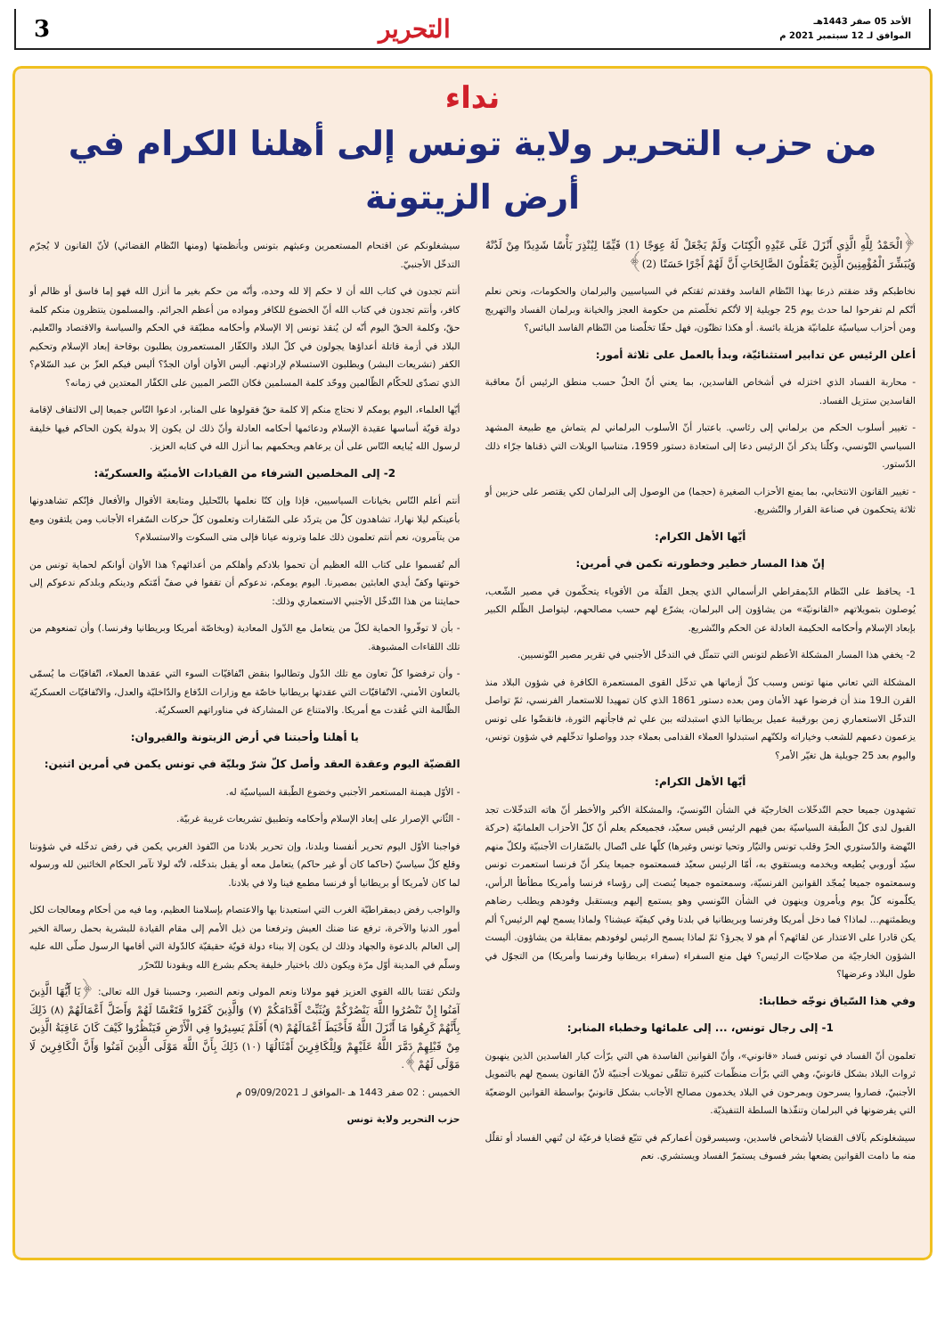الأحد 05 صفر 1443هـ
الموافق لـ 12 سبتمبر 2021 م
التحرير 3
نداء
من حزب التحرير ولاية تونس إلى أهلنا الكرام في أرض الزيتونة
﴿الْحَمْدُ لِلَّهِ الَّذِي أَنْزَلَ عَلَى عَبْدِهِ الْكِتَابَ وَلَمْ يَجْعَلْ لَهُ عِوَجًا (1) قَيِّمًا لِيُنْذِرَ بَأْسًا شَدِيدًا مِنْ لَدُنْهُ وَيُبَشِّرَ الْمُؤْمِنِينَ الَّذِينَ يَعْمَلُونَ الصَّالِحَاتِ أَنَّ لَهُمْ أَجْرًا حَسَنًا (2)﴾
نخاطبكم وقد ضقتم ذرعا بهذا النّظام الفاسد وفقدتم ثقتكم في السياسيين والبرلمان والحكومات، ونحن نعلم أنّكم لم تفرحوا لما حدث يوم 25 جويلية إلا لأنّكم تخلّصتم من حكومة العجز والخيانة وبرلمان الفساد والتهريج ومن أحزاب سياسيّة علمانيّة هزيلة بائسة. أو هكذا تظنّون، فهل حقّا تخلّصنا من النّظام الفاسد البائس؟
أعلن الرئيس عن تدابير استثنائيّة، وبدأ بالعمل على ثلاثة أمور:
- محاربة الفساد الذي اختزله في أشخاص الفاسدين، بما يعني أنّ الحلّ حسب منطق الرئيس أنّ معاقبة الفاسدين ستزيل الفساد.
- تغيير أسلوب الحكم من برلماني إلى رئاسي. باعتبار أنّ الأسلوب البرلماني لم يتماش مع طبيعة المشهد السياسي التّونسي، وكلّنا يذكر أنّ الرئيس دعا إلى استعادة دستور 1959، متناسيا الويلات التي ذقناها جرّاء ذلك الدّستور.
- تغيير القانون الانتخابي، بما يمنع الأحزاب الصغيرة (حجما) من الوصول إلى البرلمان لكي يقتصر على حزبين أو ثلاثة يتحكمون في صناعة القرار والتّشريع.
أيّها الأهل الكرام:
إنّ هذا المسار خطير وخطورته تكمن في أمرين:
1- يحافظ على النّظام الدّيمقراطي الرأسمالي الذي يجعل القلّة من الأقوياء يتحكّمون في مصير الشّعب، يُوصلون بتمويلاتهم «القانونيّة» من يشاؤون إلى البرلمان، يشرّع لهم حسب مصالحهم، ليتواصل الظّلم الكبير بإبعاد الإسلام وأحكامه الحكيمة العادلة عن الحكم والتّشريع.
2- يخفي هذا المسار المشكلة الأعظم لتونس التي تتمثّل في التدخّل الأجنبي في تقرير مصير التّونسيين.
المشكلة التي تعاني منها تونس وسبب كلّ أزماتها هي تدخّل القوى المستعمرة الكافرة في شؤون البلاد منذ القرن الـ19 منذ أن فرضوا عهد الأمان ومن بعده دستور 1861 الذي كان تمهيدا للاستعمار الفرنسي، ثمّ تواصل التدخّل الاستعماري زمن بورقيبة عميل بريطانيا الذي استبدلته ببن علي ثم فاجأتهم الثورة، فانقضّوا على تونس يزعمون دعمهم للشعب وخياراته ولكنّهم استبدلوا العملاء القدامى بعملاء جدد وواصلوا تدخّلهم في شؤون تونس، واليوم بعد 25 جويلية هل تغيّر الأمر؟
أيّها الأهل الكرام:
تشهدون جميعا حجم التّدخّلات الخارجيّة في الشأن التّونسيّ، والمشكلة الأكبر والأخطر أنّ هاته التدخّلات تجد القبول لدى كلّ الطّبقة السياسيّة بمن فيهم الرئيس قيس سعيّد، فجميعكم يعلم أنّ كلّ الأحزاب العلمانيّة (حركة النّهضة والدّستوري الحرّ وقلب تونس والتيّار وتحيا تونس وغيرها) كلّها على اتّصال بالسّفارات الأجنبيّة ولكلّ منهم سيّد أوروبي يُطيعه ويخدمه ويستقوي به، أمّا الرئيس سعيّد فسمعتموه جميعا ينكر أنّ فرنسا استعمرت تونس وسمعتموه جميعا يُمجّد القوانين الفرنسيّة، وسمعتموه جميعا يُنصت إلى رؤساء فرنسا وأمريكا مطأطأ الرأس، يكلّمونه كلّ يوم ويأمرون وينهون في الشأن التّونسي وهو يستمع إليهم ويستقبل وفودهم ويطلب رضاهم ويطمئنهم... لماذا؟ فما دخل أمريكا وفرنسا وبريطانيا في بلدنا وفي كيفيّة عيشنا؟ ولماذا يسمح لهم الرئيس؟ ألم يكن قادرا على الاعتذار عن لقائهم؟ أم هو لا يجرؤ؟ ثمّ لماذا يسمح الرئيس لوفودهم بمقابلة من يشاؤون. أليست الشؤون الخارجيّة من صلاحيّات الرئيس؟ فهل منع السفراء (سفراء بريطانيا وفرنسا وأمريكا) من التجوّل في طول البلاد وعرضها؟
وفي هذا السّياق نوجّه خطابنا:
1- إلى رجال تونس، ... إلى علمائها وخطباء المنابر:
تعلمون أنّ الفساد في تونس فساد «قانوني»، وأنّ القوانين الفاسدة هي التي برّأت كبار الفاسدين الذين ينهبون ثروات البلاد بشكل قانونيّ، وهي التي برّأت منظّمات كثيرة تتلقّى تمويلات أجنبيّة لأنّ القانون يسمح لهم بالتمويل الأجنبيّ، فصاروا يسرحون ويمرحون في البلاد يخدمون مصالح الأجانب بشكل قانونيّ بواسطة القوانين الوضعيّة التي يفرضونها في البرلمان وتنفّذها السلطة التنفيذيّة.
سيشغلونكم بآلاف القضايا لأشخاص فاسدين، وسيسرقون أعماركم في تتبّع قضايا فرعيّة لن تُنهي الفساد أو تقلّل منه ما دامت القوانين يضعها بشر فسوف يستمرّ الفساد ويستشري. نعم
سيشغلونكم عن اقتحام المستعمرين وعبثهم بتونس وبأنظمتها (ومنها النّظام القضائي) لأنّ القانون لا يُجرّم التدخّل الأجنبيّ.
أنتم تجدون في كتاب الله أن لا حكم إلا لله وحده، وأنّه من حكم بغير ما أنزل الله فهو إما فاسق أو ظالم أو كافر، وأنتم تجدون في كتاب الله أنّ الخضوع للكافر ومواده من أعظم الجرائم. والمسلمون ينتظرون منكم كلمة حقّ، وكلمة الحقّ اليوم أنّه لن يُنقذ تونس إلا الإسلام وأحكامه مطبّقة في الحكم والسياسة والاقتصاد والتّعليم. البلاد في أزمة قاتلة أعداؤها يجولون في كلّ البلاد والكفّار المستعمرون يطلبون بوقاحة إبعاد الإسلام وتحكيم الكفر (تشريعات البشر) ويطلبون الاستسلام لإرادتهم. أليس الأوان أوان الجدّ؟ أليس فيكم العزّ بن عبد السّلام؟ الذي تصدّى للحكّام الظّالمين ووحّد كلمة المسلمين فكان النّصر المبين على الكفّار المعتدين في زمانه؟
أيّها العلماء، اليوم يومكم لا نحتاج منكم إلا كلمة حقّ فقولوها على المنابر، ادعوا النّاس جميعا إلى الالتفاف لإقامة دولة قويّة أساسها عقيدة الإسلام ودعائمها أحكامه العادلة وأنّ ذلك لن يكون إلا بدولة يكون الحاكم فيها خليفة لرسول الله يُبايعه النّاس على أن يرعاهم ويحكمهم بما أنزل الله في كتابه العزيز.
2- إلى المخلصين الشرفاء من القيادات الأمنيّة والعسكريّة:
أنتم أعلم النّاس بخيانات السياسيين، فإذا وإن كنّا نعلمها بالتّحليل ومتابعة الأقوال والأفعال فإنّكم تشاهدونها بأعينكم ليلا نهارا، تشاهدون كلّ من يتردّد على السّفارات وتعلمون كلّ حركات السّفراء الأجانب ومن يلتقون ومع من يتآمرون، نعم أنتم تعلمون ذلك علما وترونه عيانا فإلى متى السكوت والاستسلام؟
ألم تُقسموا على كتاب الله العظيم أن تحموا بلادكم وأهلكم من أعدائهم؟ هذا الأوان أوانكم لحماية تونس من خونتها وكفّ أيدي العابثين بمصيرنا. اليوم يومكم، ندعوكم أن تقفوا في صفّ أمّتكم ودينكم وبلدكم ندعوكم إلى حمايتنا من هذا التّدخّل الأجنبي الاستعماري وذلك:
- بأن لا توفّروا الحماية لكلّ من يتعامل مع الدّول المعادية (وبخاصّة أمريكا وبريطانيا وفرنسا.) وأن تمنعوهم من تلك اللقاءات المشبوهة.
- وأن ترفضوا كلّ تعاون مع تلك الدّول وتطالبوا بنقض اتّفاقيّات السوء التي عقدها العملاء، اتّفاقيّات ما يُسمّى بالتعاون الأمني، الاتّفاقيّات التي عقدتها بريطانيا خاصّة مع وزارات الدّفاع والدّاخليّة والعدل، والاتّفاقيّات العسكريّة الظّالمة التي عُقدت مع أمريكا. والامتناع عن المشاركة في مناوراتهم العسكريّة.
يا أهلنا وأحبتنا في أرض الزيتونة والقيروان:
القضيّة اليوم وعقدة العقد وأصل كلّ شرّ وبليّة في تونس يكمن في أمرين اثنين:
- الأوّل هيمنة المستعمر الأجنبي وخضوع الطّبقة السياسيّة له.
- الثّاني الإصرار على إبعاد الإسلام وأحكامه وتطبيق تشريعات غريبة غربيّة.
فواجبنا الأوّل اليوم تحرير أنفسنا وبلدنا، وإن تحرير بلادنا من النّفوذ الغربي يكمن في رفض تدخّله في شؤوننا وقلع كلّ سياسيّ (حاكما كان أو غير حاكم) يتعامل معه أو يقبل بتدخّله، لأنّه لولا تآمر الحكام الخائنين لله ورسوله لما كان لأمريكا أو بريطانيا أو فرنسا مطمع فينا ولا في بلادنا.
والواجب رفض ديمقراطيّة الغرب التي استعبدنا بها والاعتصام بإسلامنا العظيم، وما فيه من أحكام ومعالجات لكل أمور الدنيا والآخرة، ترفع عنا ضنك العيش وترفعنا من ذيل الأمم إلى مقام القيادة للبشرية بحمل رسالة الخير إلى العالم بالدعوة والجهاد وذلك لن يكون إلا ببناء دولة قويّة حقيقيّة كالدّولة التي أقامها الرسول صلّى الله عليه وسلّم في المدينة أوّل مرّة ويكون ذلك باختيار خليفة يحكم بشرع الله ويقودنا للتّحرّر
ولتكن ثقتنا بالله القوي العزيز فهو مولانا ونعم المولى ونعم النصير، وحسبنا قول الله تعالى: ﴿يَا أَيُّهَا الَّذِينَ آمَنُوا إِنْ تَنْصُرُوا اللَّهَ يَنْصُرْكُمْ وَيُثَبِّتْ أَقْدَامَكُمْ (٧) وَالَّذِينَ كَفَرُوا فَتَعْسًا لَهُمْ وَأَضَلَّ أَعْمَالَهُمْ (٨) ذَلِكَ بِأَنَّهُمْ كَرِهُوا مَا أَنْزَلَ اللَّهُ فَأَحْبَطَ أَعْمَالَهُمْ (٩) أَفَلَمْ يَسِيرُوا فِي الْأَرْضِ فَيَنْظُرُوا كَيْفَ كَانَ عَاقِبَةُ الَّذِينَ مِنْ قَبْلِهِمْ دَمَّرَ اللَّهُ عَلَيْهِمْ وَلِلْكَافِرِينَ أَمْثَالُهَا (١٠) ذَلِكَ بِأَنَّ اللَّهَ مَوْلَى الَّذِينَ آمَنُوا وَأَنَّ الْكَافِرِينَ لَا مَوْلَى لَهُمْ﴾.
الخميس : 02 صفر 1443 هـ -الموافق لـ 09/09/2021 م
حزب التحرير ولاية تونس